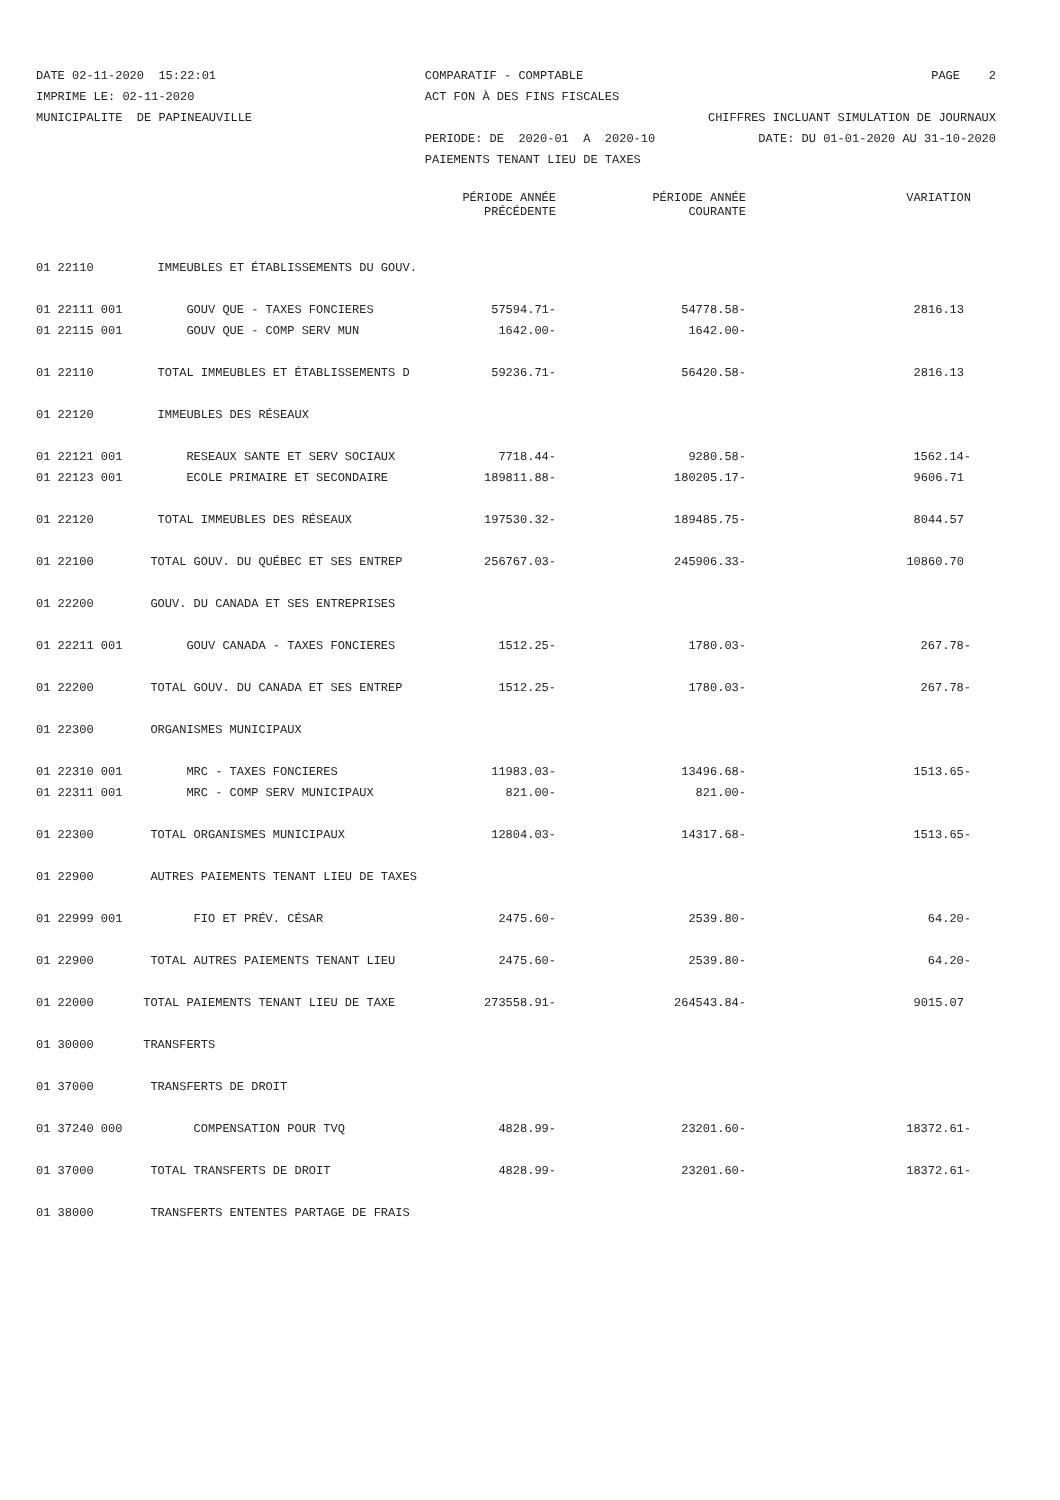DATE 02-11-2020 15:22:01 IMPRIME LE: 02-11-2020 MUNICIPALITE DE PAPINEAUVILLE
COMPARATIF - COMPTABLE ACT FON À DES FINS FISCALES PERIODE: DE 2020-01 A 2020-10 PAIEMENTS TENANT LIEU DE TAXES
PAGE 2 CHIFFRES INCLUANT SIMULATION DE JOURNAUX DATE: DU 01-01-2020 AU 31-10-2020
| | | PÉRIODE ANNÉE PRÉCÉDENTE | PÉRIODE ANNÉE COURANTE | VARIATION |
| --- | --- | --- | --- | --- |
| 01 22110 | IMMEUBLES ET ÉTABLISSEMENTS DU GOUV. | | | |
| 01 22111 001 | GOUV QUE - TAXES FONCIERES | 57594.71- | 54778.58- | 2816.13 |
| 01 22115 001 | GOUV QUE - COMP SERV MUN | 1642.00- | 1642.00- | |
| 01 22110 | TOTAL IMMEUBLES ET ÉTABLISSEMENTS D | 59236.71- | 56420.58- | 2816.13 |
| 01 22120 | IMMEUBLES DES RÉSEAUX | | | |
| 01 22121 001 | RESEAUX SANTE ET SERV SOCIAUX | 7718.44- | 9280.58- | 1562.14- |
| 01 22123 001 | ECOLE PRIMAIRE ET SECONDAIRE | 189811.88- | 180205.17- | 9606.71 |
| 01 22120 | TOTAL IMMEUBLES DES RÉSEAUX | 197530.32- | 189485.75- | 8044.57 |
| 01 22100 | TOTAL GOUV. DU QUÉBEC ET SES ENTREP | 256767.03- | 245906.33- | 10860.70 |
| 01 22200 | GOUV. DU CANADA ET SES ENTREPRISES | | | |
| 01 22211 001 | GOUV CANADA - TAXES FONCIERES | 1512.25- | 1780.03- | 267.78- |
| 01 22200 | TOTAL GOUV. DU CANADA ET SES ENTREP | 1512.25- | 1780.03- | 267.78- |
| 01 22300 | ORGANISMES MUNICIPAUX | | | |
| 01 22310 001 | MRC - TAXES FONCIERES | 11983.03- | 13496.68- | 1513.65- |
| 01 22311 001 | MRC - COMP SERV MUNICIPAUX | 821.00- | 821.00- | |
| 01 22300 | TOTAL ORGANISMES MUNICIPAUX | 12804.03- | 14317.68- | 1513.65- |
| 01 22900 | AUTRES PAIEMENTS TENANT LIEU DE TAXES | | | |
| 01 22999 001 | FIO ET PRÉV. CÉSAR | 2475.60- | 2539.80- | 64.20- |
| 01 22900 | TOTAL AUTRES PAIEMENTS TENANT LIEU | 2475.60- | 2539.80- | 64.20- |
| 01 22000 | TOTAL PAIEMENTS TENANT LIEU DE TAXE | 273558.91- | 264543.84- | 9015.07 |
| 01 30000 | TRANSFERTS | | | |
| 01 37000 | TRANSFERTS DE DROIT | | | |
| 01 37240 000 | COMPENSATION POUR TVQ | 4828.99- | 23201.60- | 18372.61- |
| 01 37000 | TOTAL TRANSFERTS DE DROIT | 4828.99- | 23201.60- | 18372.61- |
| 01 38000 | TRANSFERTS ENTENTES PARTAGE DE FRAIS | | | |